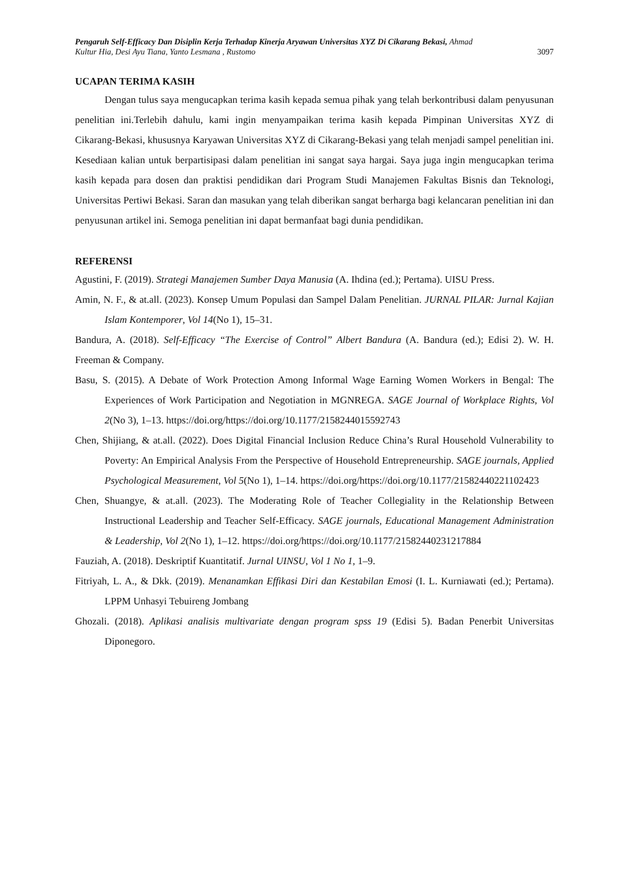Pengaruh Self-Efficacy Dan Disiplin Kerja Terhadap Kinerja Aryawan Universitas XYZ Di Cikarang Bekasi, Ahmad
Kultur Hia, Desi Ayu Tiana, Yanto Lesmana , Rustomo 3097
UCAPAN TERIMA KASIH
Dengan tulus saya mengucapkan terima kasih kepada semua pihak yang telah berkontribusi dalam penyusunan penelitian ini.Terlebih dahulu, kami ingin menyampaikan terima kasih kepada Pimpinan Universitas XYZ di Cikarang-Bekasi, khususnya Karyawan Universitas XYZ di Cikarang-Bekasi yang telah menjadi sampel penelitian ini. Kesediaan kalian untuk berpartisipasi dalam penelitian ini sangat saya hargai. Saya juga ingin mengucapkan terima kasih kepada para dosen dan praktisi pendidikan dari Program Studi Manajemen Fakultas Bisnis dan Teknologi, Universitas Pertiwi Bekasi. Saran dan masukan yang telah diberikan sangat berharga bagi kelancaran penelitian ini dan penyusunan artikel ini. Semoga penelitian ini dapat bermanfaat bagi dunia pendidikan.
REFERENSI
Agustini, F. (2019). Strategi Manajemen Sumber Daya Manusia (A. Ihdina (ed.); Pertama). UISU Press.
Amin, N. F., & at.all. (2023). Konsep Umum Populasi dan Sampel Dalam Penelitian. JURNAL PILAR: Jurnal Kajian Islam Kontemporer, Vol 14(No 1), 15–31.
Bandura, A. (2018). Self-Efficacy “The Exercise of Control” Albert Bandura (A. Bandura (ed.); Edisi 2). W. H. Freeman & Company.
Basu, S. (2015). A Debate of Work Protection Among Informal Wage Earning Women Workers in Bengal: The Experiences of Work Participation and Negotiation in MGNREGA. SAGE Journal of Workplace Rights, Vol 2(No 3), 1–13. https://doi.org/https://doi.org/10.1177/2158244015592743
Chen, Shijiang, & at.all. (2022). Does Digital Financial Inclusion Reduce China’s Rural Household Vulnerability to Poverty: An Empirical Analysis From the Perspective of Household Entrepreneurship. SAGE journals, Applied Psychological Measurement, Vol 5(No 1), 1–14. https://doi.org/https://doi.org/10.1177/21582440221102423
Chen, Shuangye, & at.all. (2023). The Moderating Role of Teacher Collegiality in the Relationship Between Instructional Leadership and Teacher Self-Efficacy. SAGE journals, Educational Management Administration & Leadership, Vol 2(No 1), 1–12. https://doi.org/https://doi.org/10.1177/21582440231217884
Fauziah, A. (2018). Deskriptif Kuantitatif. Jurnal UINSU, Vol 1 No 1, 1–9.
Fitriyah, L. A., & Dkk. (2019). Menanamkan Effikasi Diri dan Kestabilan Emosi (I. L. Kurniawati (ed.); Pertama). LPPM Unhasyi Tebuireng Jombang
Ghozali. (2018). Aplikasi analisis multivariate dengan program spss 19 (Edisi 5). Badan Penerbit Universitas Diponegoro.